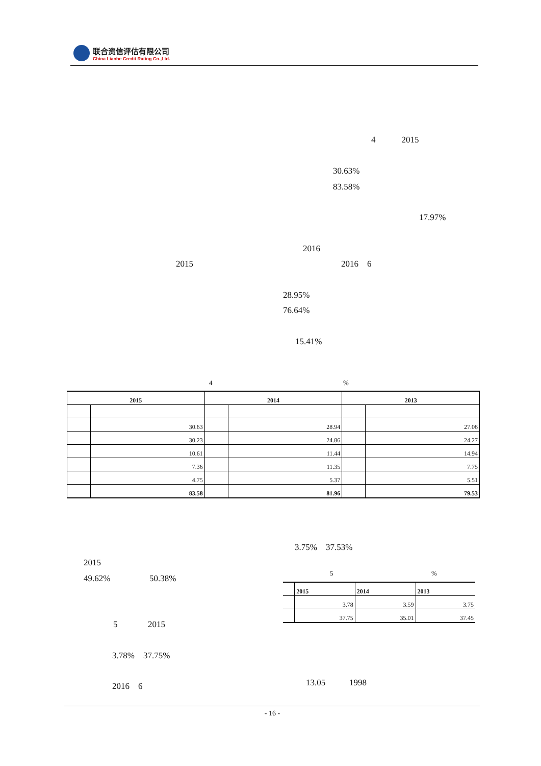联合资信评估有限公司
China Lianhe Credit Rating Co.,Ltd.
4 2015
30.63%
83.58%
17.97%
2016
2015 2016 6
28.95%
76.64%
15.41%
4 %
| 2015 | | 2014 | | 2013 | |
| --- | --- | --- | --- | --- | --- |
| | 30.63 | | 28.94 | | 27.06 |
| | 30.23 | | 24.86 | | 24.27 |
| | 10.61 | | 11.44 | | 14.94 |
| | 7.36 | | 11.35 | | 7.75 |
| | 4.75 | | 5.37 | | 5.51 |
| | 83.58 | | 81.96 | | 79.53 |
3.75% 37.53%
2015
49.62% 50.38%
5 %
| | 2015 | 2014 | 2013 |
| | 3.78 | 3.59 | 3.75 |
| | 37.75 | 35.01 | 37.45 |
5 2015
3.78% 37.75%
13.05 1998
2016 6
- 16 -